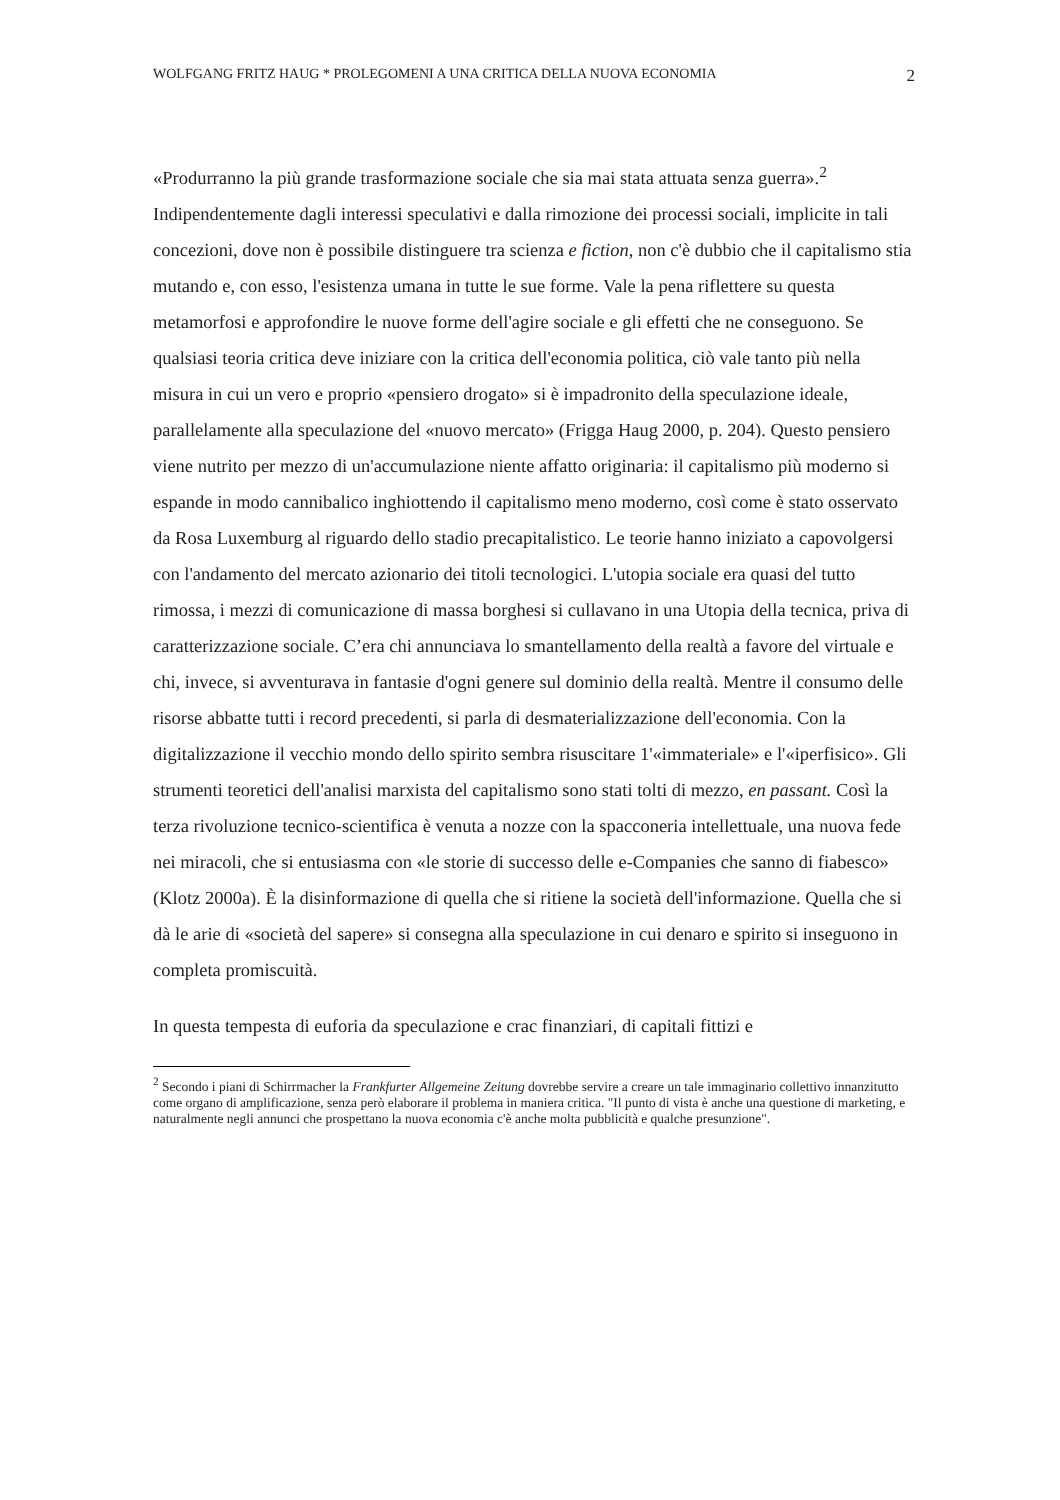WOLFGANG FRITZ HAUG * PROLEGOMENI A UNA CRITICA DELLA NUOVA ECONOMIA 2
«Produrranno la più grande trasformazione sociale che sia mai stata attuata senza guerra».<sup>2</sup> Indipendentemente dagli interessi speculativi e dalla rimozione dei processi sociali, implicite in tali concezioni, dove non è possibile distinguere tra scienza e fiction, non c'è dubbio che il capitalismo stia mutando e, con esso, l'esistenza umana in tutte le sue forme. Vale la pena riflettere su questa metamorfosi e approfondire le nuove forme dell'agire sociale e gli effetti che ne conseguono. Se qualsiasi teoria critica deve iniziare con la critica dell'economia politica, ciò vale tanto più nella misura in cui un vero e proprio «pensiero drogato» si è impadronito della speculazione ideale, parallelamente alla speculazione del «nuovo mercato» (Frigga Haug 2000, p. 204). Questo pensiero viene nutrito per mezzo di un'accumulazione niente affatto originaria: il capitalismo più moderno si espande in modo cannibalico inghiottendo il capitalismo meno moderno, così come è stato osservato da Rosa Luxemburg al riguardo dello stadio precapitalistico. Le teorie hanno iniziato a capovolgersi con l'andamento del mercato azionario dei titoli tecnologici. L'utopia sociale era quasi del tutto rimossa, i mezzi di comunicazione di massa borghesi si cullavano in una Utopia della tecnica, priva di caratterizzazione sociale. C’era chi annunciava lo smantellamento della realtà a favore del virtuale e chi, invece, si avventurava in fantasie d'ogni genere sul dominio della realtà. Mentre il consumo delle risorse abbatte tutti i record precedenti, si parla di desmaterializzazione dell'economia. Con la digitalizzazione il vecchio mondo dello spirito sembra risuscitare 1'«immateriale» e l'«iperfisico». Gli strumenti teoretici dell'analisi marxista del capitalismo sono stati tolti di mezzo, en passant. Così la terza rivoluzione tecnico-scientifica è venuta a nozze con la spacconeria intellettuale, una nuova fede nei miracoli, che si entusiasma con «le storie di successo delle e-Companies che sanno di fiabesco» (Klotz 2000a). È la disinformazione di quella che si ritiene la società dell'informazione. Quella che si dà le arie di «società del sapere» si consegna alla speculazione in cui denaro e spirito si inseguono in completa promiscuità.
In questa tempesta di euforia da speculazione e crac finanziari, di capitali fittizi e
<sup>2</sup> Secondo i piani di Schirrmacher la Frankfurter Allgemeine Zeitung dovrebbe servire a creare un tale immaginario collettivo innanzitutto come organo di amplificazione, senza però elaborare il problema in maniera critica. "Il punto di vista è anche una questione di marketing, e naturalmente negli annunci che prospettano la nuova economia c'è anche molta pubblicità e qualche presunzione".